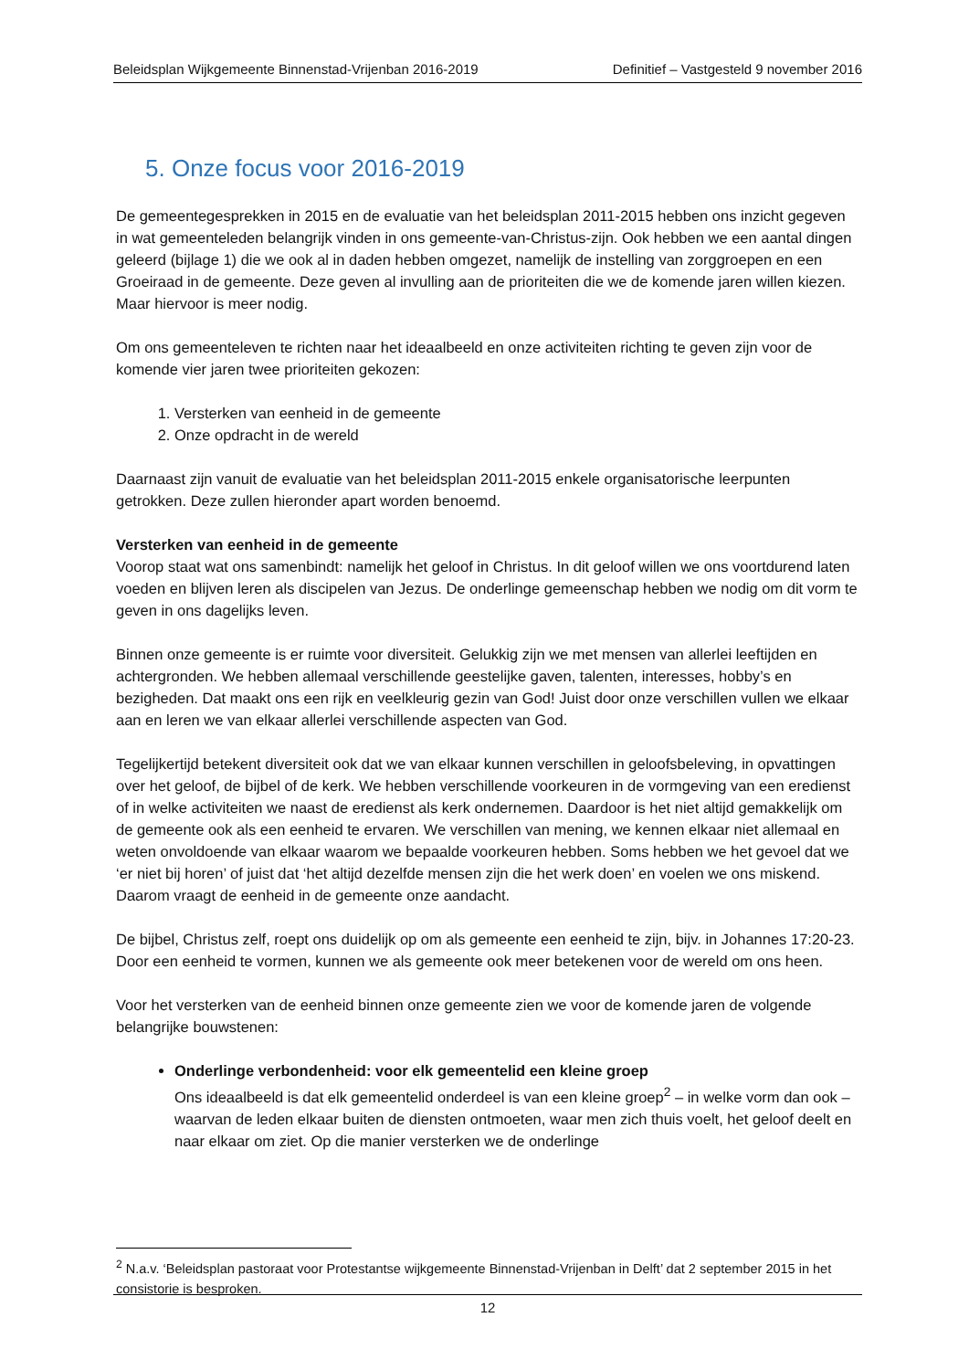Beleidsplan Wijkgemeente Binnenstad-Vrijenban 2016-2019 Definitief – Vastgesteld 9 november 2016
5. Onze focus voor 2016-2019
De gemeentegesprekken in 2015 en de evaluatie van het beleidsplan 2011-2015 hebben ons inzicht gegeven in wat gemeenteleden belangrijk vinden in ons gemeente-van-Christus-zijn. Ook hebben we een aantal dingen geleerd (bijlage 1) die we ook al in daden hebben omgezet, namelijk de instelling van zorggroepen en een Groeiraad in de gemeente. Deze geven al invulling aan de prioriteiten die we de komende jaren willen kiezen. Maar hiervoor is meer nodig.
Om ons gemeenteleven te richten naar het ideaalbeeld en onze activiteiten richting te geven zijn voor de komende vier jaren twee prioriteiten gekozen:
1. Versterken van eenheid in de gemeente
2. Onze opdracht in de wereld
Daarnaast zijn vanuit de evaluatie van het beleidsplan 2011-2015 enkele organisatorische leerpunten getrokken. Deze zullen hieronder apart worden benoemd.
Versterken van eenheid in de gemeente
Voorop staat wat ons samenbindt: namelijk het geloof in Christus. In dit geloof willen we ons voortdurend laten voeden en blijven leren als discipelen van Jezus. De onderlinge gemeenschap hebben we nodig om dit vorm te geven in ons dagelijks leven.
Binnen onze gemeente is er ruimte voor diversiteit. Gelukkig zijn we met mensen van allerlei leeftijden en achtergronden. We hebben allemaal verschillende geestelijke gaven, talenten, interesses, hobby’s en bezigheden. Dat maakt ons een rijk en veelkleurig gezin van God! Juist door onze verschillen vullen we elkaar aan en leren we van elkaar allerlei verschillende aspecten van God.
Tegelijkertijd betekent diversiteit ook dat we van elkaar kunnen verschillen in geloofsbeleving, in opvattingen over het geloof, de bijbel of de kerk. We hebben verschillende voorkeuren in de vormgeving van een eredienst of in welke activiteiten we naast de eredienst als kerk ondernemen. Daardoor is het niet altijd gemakkelijk om de gemeente ook als een eenheid te ervaren. We verschillen van mening, we kennen elkaar niet allemaal en weten onvoldoende van elkaar waarom we bepaalde voorkeuren hebben. Soms hebben we het gevoel dat we ‘er niet bij horen’ of juist dat ‘het altijd dezelfde mensen zijn die het werk doen’ en voelen we ons miskend. Daarom vraagt de eenheid in de gemeente onze aandacht.
De bijbel, Christus zelf, roept ons duidelijk op om als gemeente een eenheid te zijn, bijv. in Johannes 17:20-23. Door een eenheid te vormen, kunnen we als gemeente ook meer betekenen voor de wereld om ons heen.
Voor het versterken van de eenheid binnen onze gemeente zien we voor de komende jaren de volgende belangrijke bouwstenen:
Onderlinge verbondenheid: voor elk gemeentelid een kleine groep
Ons ideaalbeeld is dat elk gemeentelid onderdeel is van een kleine groep<sup>2</sup> – in welke vorm dan ook – waarvan de leden elkaar buiten de diensten ontmoeten, waar men zich thuis voelt, het geloof deelt en naar elkaar om ziet. Op die manier versterken we de onderlinge
<sup>2</sup> N.a.v. ‘Beleidsplan pastoraat voor Protestantse wijkgemeente Binnenstad-Vrijenban in Delft’ dat 2 september 2015 in het consistorie is besproken.
12